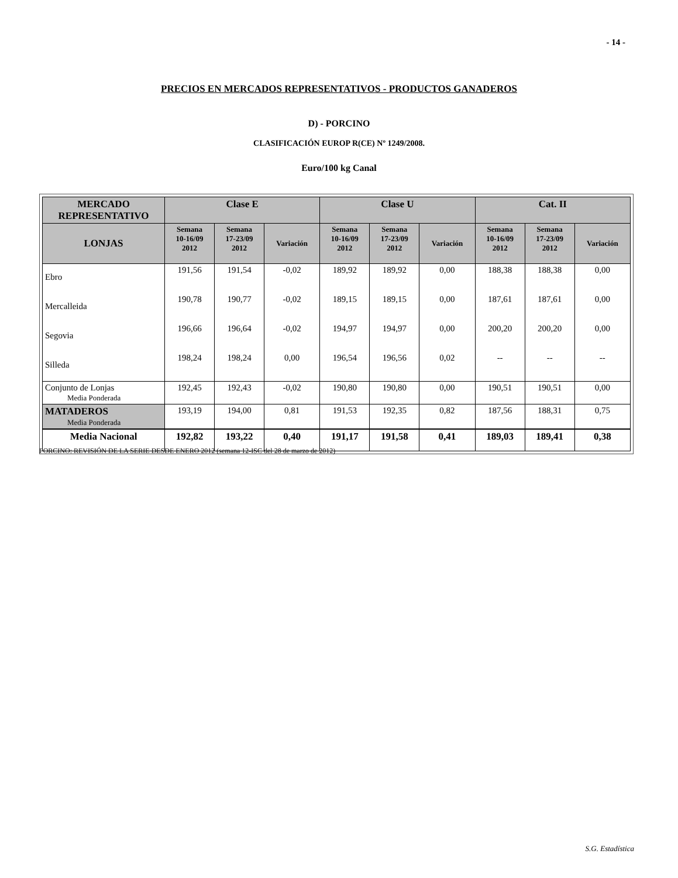- 14 -
PRECIOS EN MERCADOS REPRESENTATIVOS - PRODUCTOS GANADEROS
D) - PORCINO
CLASIFICACIÓN EUROP R(CE) Nº 1249/2008.
Euro/100 kg Canal
| MERCADO REPRESENTATIVO | Clase E | | | Clase U | | | Cat. II | | |
| --- | --- | --- | --- | --- | --- | --- | --- | --- | --- |
| LONJAS | Semana 10-16/09 2012 | Semana 17-23/09 2012 | Variación | Semana 10-16/09 2012 | Semana 17-23/09 2012 | Variación | Semana 10-16/09 2012 | Semana 17-23/09 2012 | Variación |
| Ebro | 191,56 | 191,54 | -0,02 | 189,92 | 189,92 | 0,00 | 188,38 | 188,38 | 0,00 |
| Mercalleida | 190,78 | 190,77 | -0,02 | 189,15 | 189,15 | 0,00 | 187,61 | 187,61 | 0,00 |
| Segovia | 196,66 | 196,64 | -0,02 | 194,97 | 194,97 | 0,00 | 200,20 | 200,20 | 0,00 |
| Silleda | 198,24 | 198,24 | 0,00 | 196,54 | 196,56 | 0,02 | -- | -- | -- |
| Conjunto de Lonjas Media Ponderada | 192,45 | 192,43 | -0,02 | 190,80 | 190,80 | 0,00 | 190,51 | 190,51 | 0,00 |
| MATADEROS Media Ponderada | 193,19 | 194,00 | 0,81 | 191,53 | 192,35 | 0,82 | 187,56 | 188,31 | 0,75 |
| Media Nacional | 192,82 | 193,22 | 0,40 | 191,17 | 191,58 | 0,41 | 189,03 | 189,41 | 0,38 |
PORCINO: REVISIÓN DE LA SERIE DESDE ENERO 2012 (semana 12-ISC del 28 de marzo de 2012)
S.G. Estadística